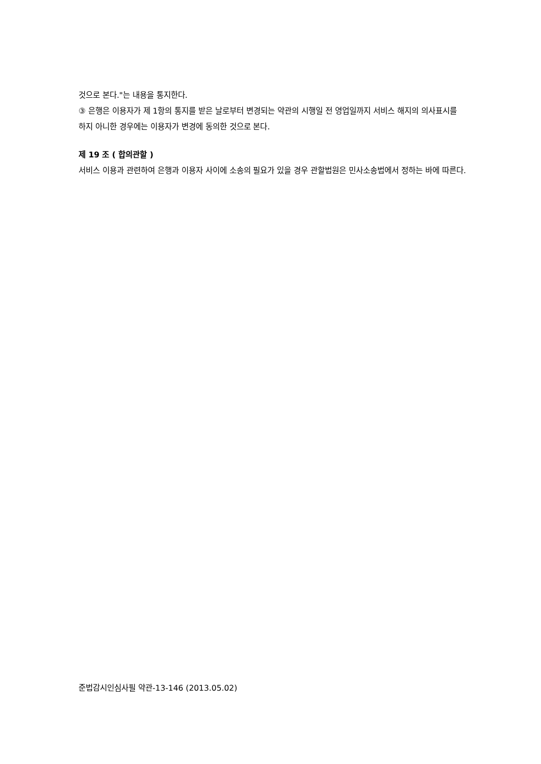것으로 본다."는 내용을 통지한다.
③ 은행은 이용자가 제 1항의 통지를 받은 날로부터 변경되는 약관의 시행일 전 영업일까지 서비스 해지의 의사표시를 하지 아니한 경우에는 이용자가 변경에 동의한 것으로 본다.
제 19 조 ( 합의관할 )
서비스 이용과 관련하여 은행과 이용자 사이에 소송의 필요가 있을 경우 관할법원은 민사소송법에서 정하는 바에 따른다.
준법감시인심사필 약관-13-146 (2013.05.02)